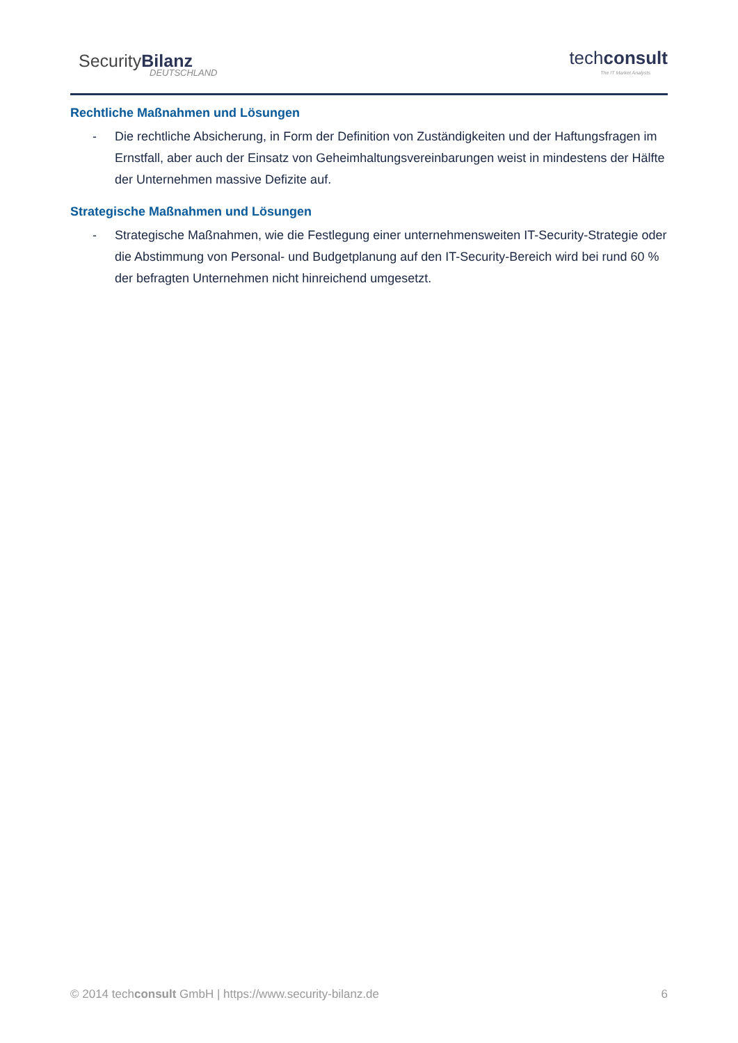SecurityBilanz
DEUTSCHLAND
techconsult
The IT Market Analysts
Rechtliche Maßnahmen und Lösungen
- Die rechtliche Absicherung, in Form der Definition von Zuständigkeiten und der Haftungsfragen im Ernstfall, aber auch der Einsatz von Geheimhaltungsvereinbarungen weist in mindestens der Hälfte der Unternehmen massive Defizite auf.
Strategische Maßnahmen und Lösungen
- Strategische Maßnahmen, wie die Festlegung einer unternehmensweiten IT-Security-Strategie oder die Abstimmung von Personal- und Budgetplanung auf den IT-Security-Bereich wird bei rund 60 % der befragten Unternehmen nicht hinreichend umgesetzt.
© 2014 techconsult GmbH | https://www.security-bilanz.de 6